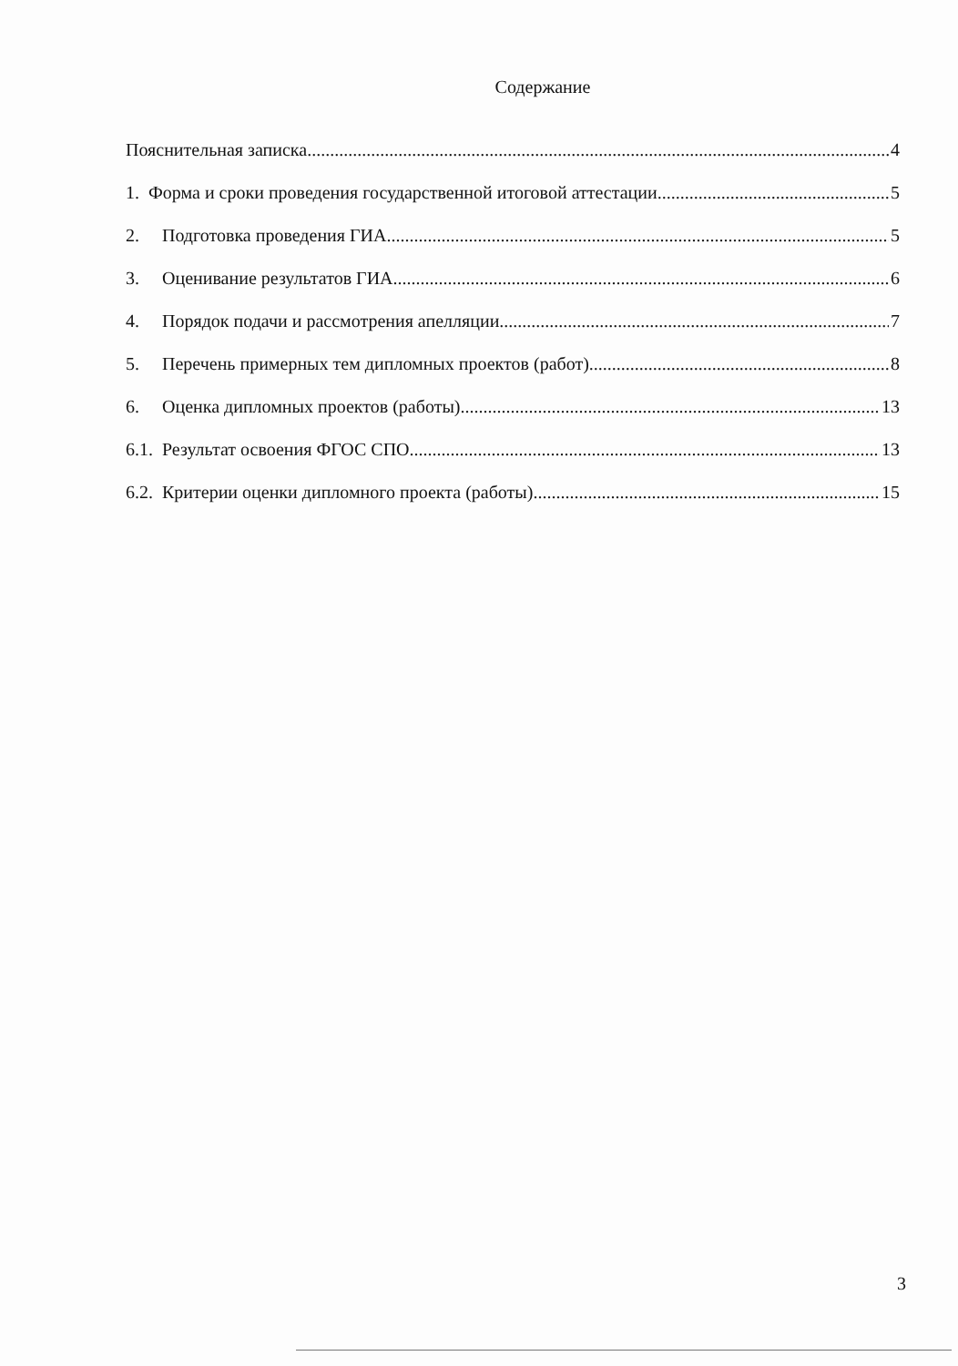Содержание
Пояснительная записка 4
1. Форма и сроки проведения государственной итоговой аттестации 5
2. Подготовка проведения ГИА 5
3. Оценивание результатов ГИА 6
4. Порядок подачи и рассмотрения апелляции 7
5. Перечень примерных тем дипломных проектов (работ) 8
6. Оценка дипломных проектов (работы) 13
6.1. Результат освоения ФГОС СПО 13
6.2. Критерии оценки дипломного проекта (работы) 15
3